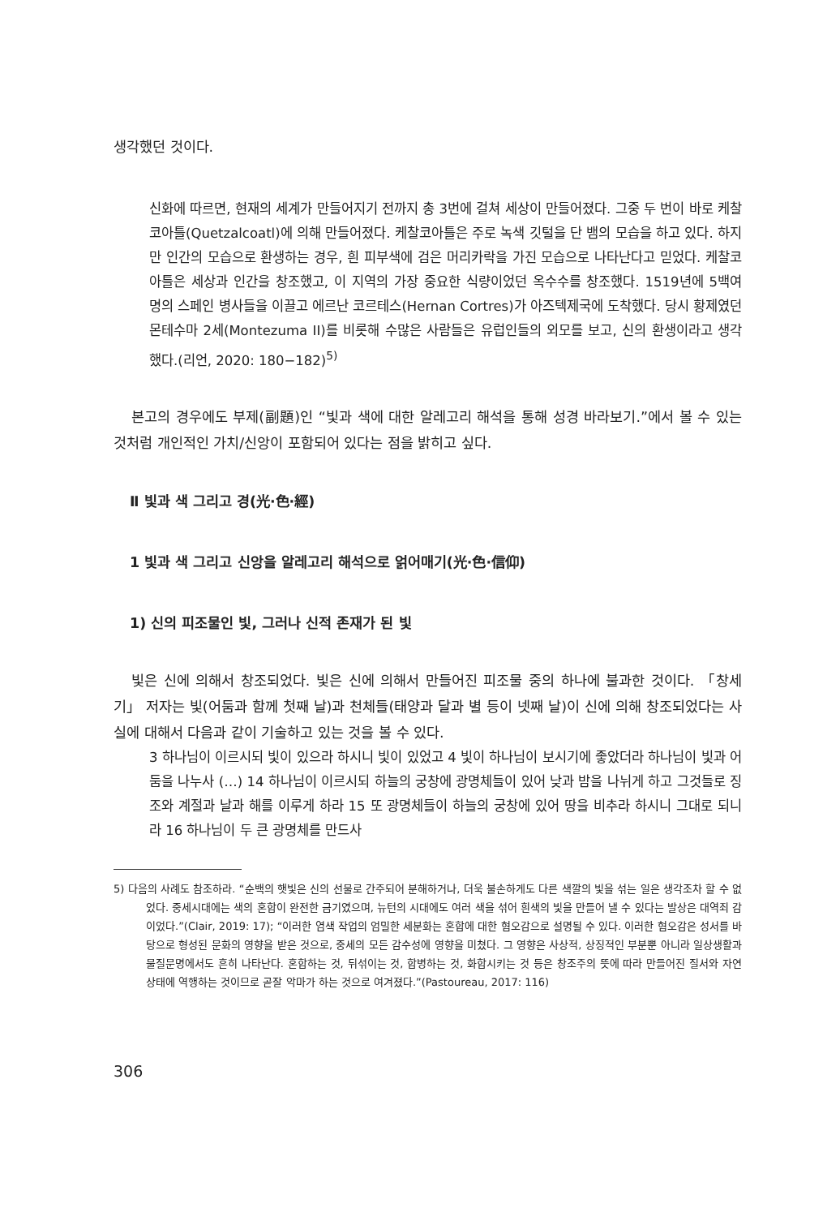생각했던 것이다.
신화에 따르면, 현재의 세계가 만들어지기 전까지 총 3번에 걸쳐 세상이 만들어졌다. 그중 두 번이 바로 케찰코아틀(Quetzalcoatl)에 의해 만들어졌다. 케찰코아틀은 주로 녹색 깃털을 단 뱀의 모습을 하고 있다. 하지만 인간의 모습으로 환생하는 경우, 흰 피부색에 검은 머리카락을 가진 모습으로 나타난다고 믿었다. 케찰코아틀은 세상과 인간을 창조했고, 이 지역의 가장 중요한 식량이었던 옥수수를 창조했다. 1519년에 5백여 명의 스페인 병사들을 이끌고 에르난 코르테스(Hernan Cortres)가 아즈텍제국에 도착했다. 당시 황제였던 몬테수마 2세(Montezuma II)를 비롯해 수많은 사람들은 유럽인들의 외모를 보고, 신의 환생이라고 생각했다.(리언, 2020: 180−182)<sup>5)</sup>
본고의 경우에도 부제(副題)인 “빛과 색에 대한 알레고리 해석을 통해 성경 바라보기.”에서 볼 수 있는 것처럼 개인적인 가치/신앙이 포함되어 있다는 점을 밝히고 싶다.
Ⅱ 빛과 색 그리고 경(光·色·經)
1 빛과 색 그리고 신앙을 알레고리 해석으로 얽어매기(光·色·信仰)
1) 신의 피조물인 빛, 그러나 신적 존재가 된 빛
빛은 신에 의해서 창조되었다. 빛은 신에 의해서 만들어진 피조물 중의 하나에 불과한 것이다. 「창세기」 저자는 빛(어둠과 함께 첫째 날)과 천체들(태양과 달과 별 등이 넷째 날)이 신에 의해 창조되었다는 사실에 대해서 다음과 같이 기술하고 있는 것을 볼 수 있다.
3 하나님이 이르시되 빛이 있으라 하시니 빛이 있었고 4 빛이 하나님이 보시기에 좋았더라 하나님이 빛과 어둠을 나누사 (…) 14 하나님이 이르시되 하늘의 궁창에 광명체들이 있어 낮과 밤을 나뉘게 하고 그것들로 징조와 계절과 날과 해를 이루게 하라 15 또 광명체들이 하늘의 궁창에 있어 땅을 비추라 하시니 그대로 되니라 16 하나님이 두 큰 광명체를 만드사
5) 다음의 사례도 참조하라. “순백의 햇빛은 신의 선물로 간주되어 분해하거나, 더욱 불손하게도 다른 색깔의 빛을 섞는 일은 생각조차 할 수 없었다. 중세시대에는 색의 혼합이 완전한 금기였으며, 뉴턴의 시대에도 여러 색을 섞어 흰색의 빛을 만들어 낼 수 있다는 발상은 대역죄 감이었다.”(Clair, 2019: 17); “이러한 염색 작업의 엄밀한 세분화는 혼합에 대한 혐오감으로 설명될 수 있다. 이러한 혐오감은 성서를 바탕으로 형성된 문화의 영향을 받은 것으로, 중세의 모든 감수성에 영향을 미쳤다. 그 영향은 사상적, 상징적인 부분뿐 아니라 일상생활과 물질문명에서도 흔히 나타난다. 혼합하는 것, 뒤섞이는 것, 합병하는 것, 화합시키는 것 등은 창조주의 뜻에 따라 만들어진 질서와 자연 상태에 역행하는 것이므로 곧잘 악마가 하는 것으로 여겨졌다.”(Pastoureau, 2017: 116)
306